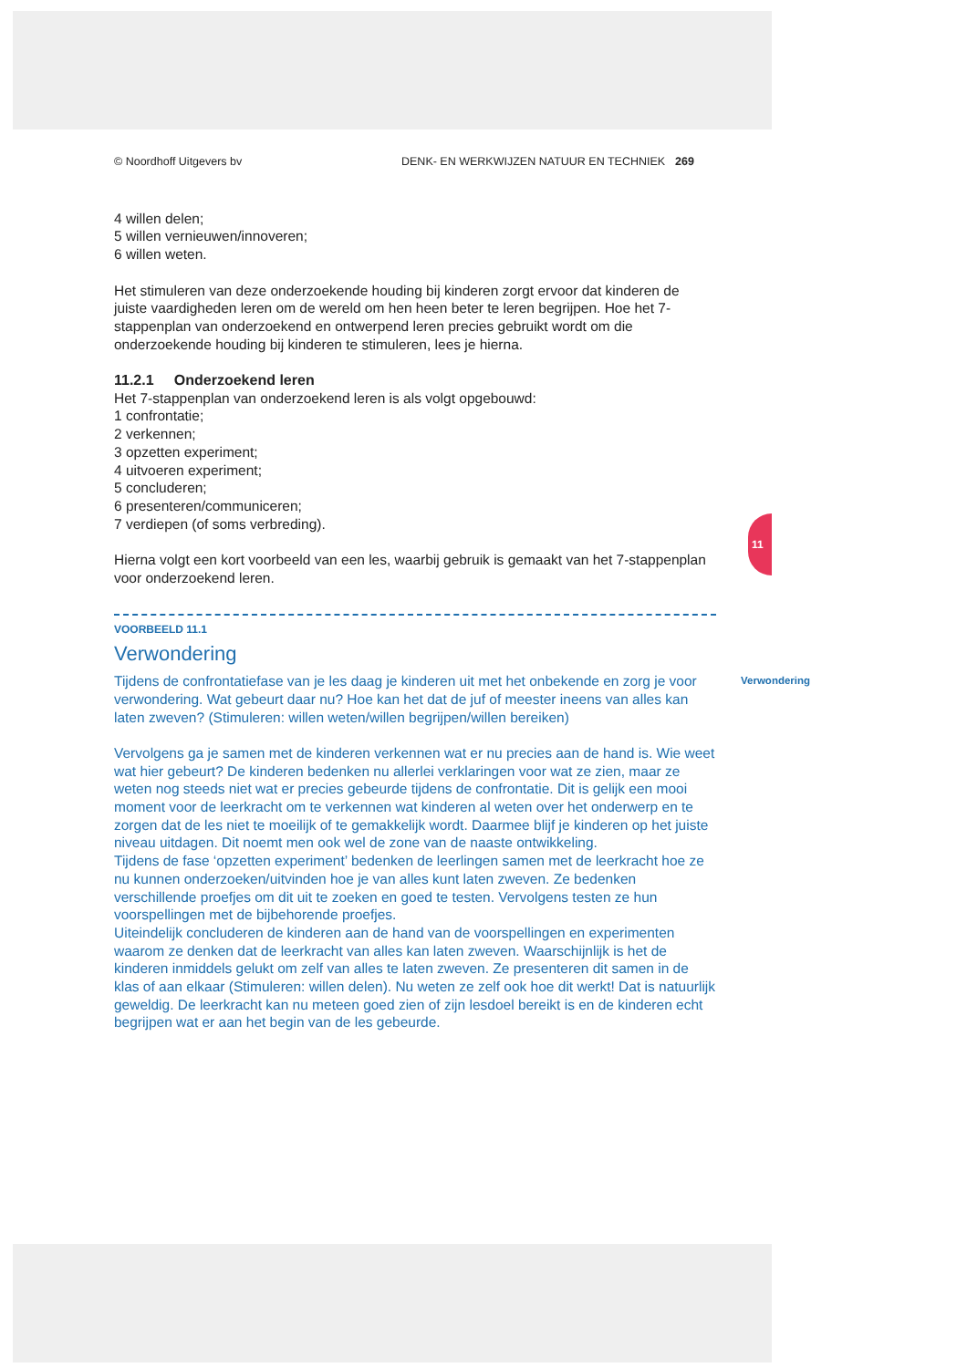11
© Noordhoff Uitgevers bv DENK- EN WERKWIJZEN NATUUR EN TECHNIEK 269
4 willen delen;
5 willen vernieuwen/innoveren;
6 willen weten.
Het stimuleren van deze onderzoekende houding bij kinderen zorgt ervoor dat kinderen de juiste vaardigheden leren om de wereld om hen heen beter te leren begrijpen. Hoe het 7-stappenplan van onderzoekend en ontwerpend leren precies gebruikt wordt om die onderzoekende houding bij kinderen te stimuleren, lees je hierna.
11.2.1 Onderzoekend leren
Het 7-stappenplan van onderzoekend leren is als volgt opgebouwd:
1 confrontatie;
2 verkennen;
3 opzetten experiment;
4 uitvoeren experiment;
5 concluderen;
6 presenteren/communiceren;
7 verdiepen (of soms verbreding).
Hierna volgt een kort voorbeeld van een les, waarbij gebruik is gemaakt van het 7-stappenplan voor onderzoekend leren.
VOORBEELD 11.1
Verwondering
Verwondering
Tijdens de confrontatiefase van je les daag je kinderen uit met het onbekende en zorg je voor verwondering. Wat gebeurt daar nu? Hoe kan het dat de juf of meester ineens van alles kan laten zweven? (Stimuleren: willen weten/willen begrijpen/willen bereiken)
Vervolgens ga je samen met de kinderen verkennen wat er nu precies aan de hand is. Wie weet wat hier gebeurt? De kinderen bedenken nu allerlei verklaringen voor wat ze zien, maar ze weten nog steeds niet wat er precies gebeurde tijdens de confrontatie. Dit is gelijk een mooi moment voor de leerkracht om te verkennen wat kinderen al weten over het onderwerp en te zorgen dat de les niet te moeilijk of te gemakkelijk wordt. Daarmee blijf je kinderen op het juiste niveau uitdagen. Dit noemt men ook wel de zone van de naaste ontwikkeling.
Tijdens de fase ‘opzetten experiment’ bedenken de leerlingen samen met de leerkracht hoe ze nu kunnen onderzoeken/uitvinden hoe je van alles kunt laten zweven. Ze bedenken verschillende proefjes om dit uit te zoeken en goed te testen. Vervolgens testen ze hun voorspellingen met de bijbehorende proefjes.
Uiteindelijk concluderen de kinderen aan de hand van de voorspellingen en experimenten waarom ze denken dat de leerkracht van alles kan laten zweven. Waarschijnlijk is het de kinderen inmiddels gelukt om zelf van alles te laten zweven. Ze presenteren dit samen in de klas of aan elkaar (Stimuleren: willen delen). Nu weten ze zelf ook hoe dit werkt! Dat is natuurlijk geweldig. De leerkracht kan nu meteen goed zien of zijn lesdoel bereikt is en de kinderen echt begrijpen wat er aan het begin van de les gebeurde.